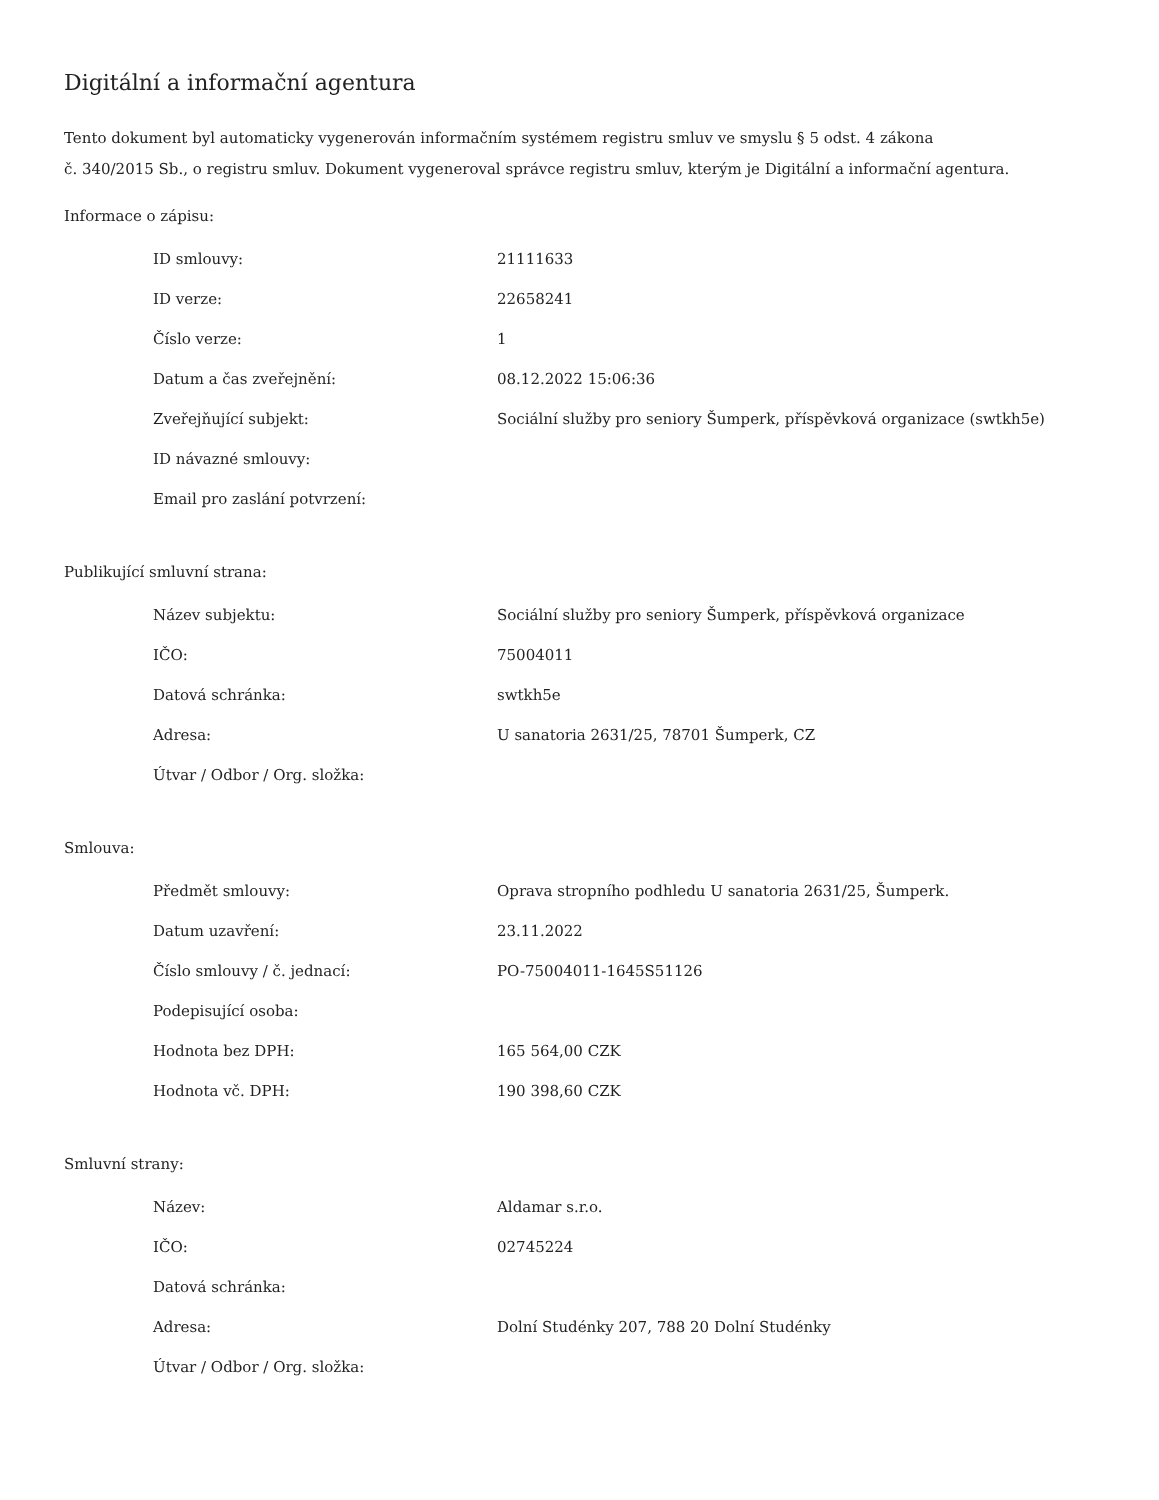Digitální a informační agentura
Tento dokument byl automaticky vygenerován informačním systémem registru smluv ve smyslu § 5 odst. 4 zákona
č. 340/2015 Sb., o registru smluv. Dokument vygeneroval správce registru smluv, kterým je Digitální a informační agentura.
Informace o zápisu:
| ID smlouvy: | 21111633 |
| ID verze: | 22658241 |
| Číslo verze: | 1 |
| Datum a čas zveřejnění: | 08.12.2022 15:06:36 |
| Zveřejňující subjekt: | Sociální služby pro seniory Šumperk, příspěvková organizace (swtkh5e) |
| ID návazné smlouvy: | |
| Email pro zaslání potvrzení: | |
Publikující smluvní strana:
| Název subjektu: | Sociální služby pro seniory Šumperk, příspěvková organizace |
| IČO: | 75004011 |
| Datová schránka: | swtkh5e |
| Adresa: | U sanatoria 2631/25, 78701 Šumperk, CZ |
| Útvar / Odbor / Org. složka: | |
Smlouva:
| Předmět smlouvy: | Oprava stropního podhledu U sanatoria 2631/25, Šumperk. |
| Datum uzavření: | 23.11.2022 |
| Číslo smlouvy / č. jednací: | PO-75004011-1645S51126 |
| Podepisující osoba: | |
| Hodnota bez DPH: | 165 564,00 CZK |
| Hodnota vč. DPH: | 190 398,60 CZK |
Smluvní strany:
| Název: | Aldamar s.r.o. |
| IČO: | 02745224 |
| Datová schránka: | |
| Adresa: | Dolní Studénky 207, 788 20 Dolní Studénky |
| Útvar / Odbor / Org. složka: | |